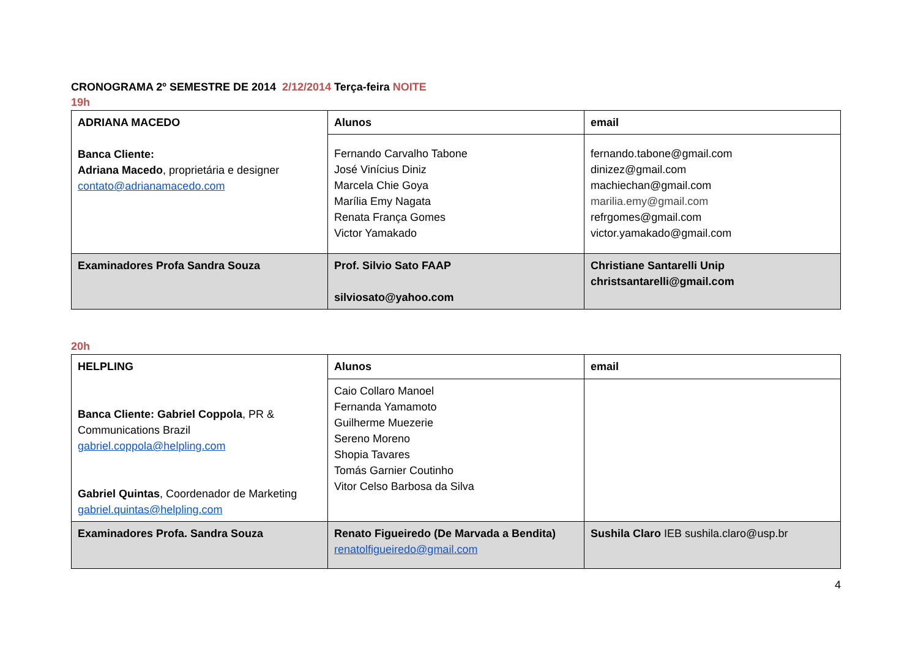CRONOGRAMA 2º SEMESTRE DE 2014 2/12/2014 Terça-feira NOITE
19h
| ADRIANA MACEDO Banca Cliente: Adriana Macedo , proprietária e designer contato@adrianamacedo.com | Alunos | email |
| | Fernando Carvalho Tabone José Vinícius Diniz Marcela Chie Goya Marília Emy Nagata Renata França Gomes Victor Yamakado | fernando.tabone@gmail.com dinizez@gmail.com machiechan@gmail.com marilia.emy@gmail.com refrgomes@gmail.com victor.yamakado@gmail.com |
| Examinadores Profa Sandra Souza | Prof. Silvio Sato FAAP silviosato@yahoo.com | Christiane Santarelli Unip christsantarelli@gmail.com |
20h
| HELPLING Banca Cliente: Gabriel Coppola , PR & Communications Brazil gabriel.coppola@helpling.com Gabriel Quintas , Coordenador de Marketing gabriel.quintas@helpling.com | Alunos | email |
| | Caio Collaro Manoel Fernanda Yamamoto Guilherme Muezerie Sereno Moreno Shopia Tavares Tomás Garnier Coutinho Vitor Celso Barbosa da Silva | |
| Examinadores Profa. Sandra Souza | Renato Figueiredo (De Marvada a Bendita) renatolfigueiredo@gmail.com | Sushila Claro IEB sushila.claro@usp.br |
4